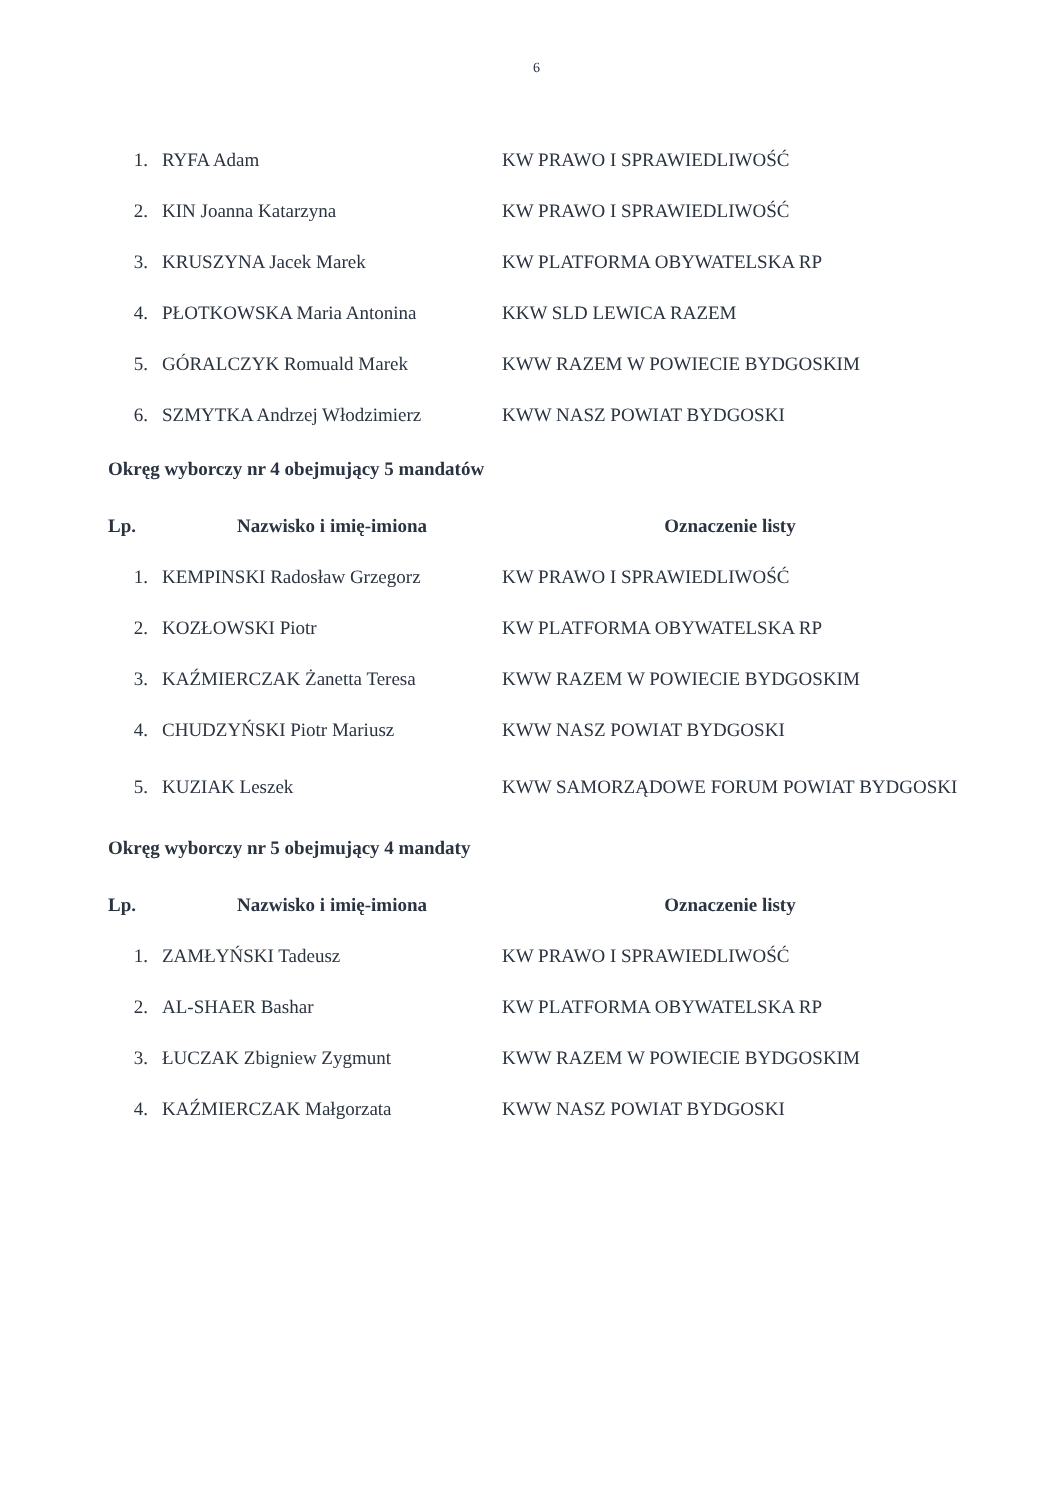6
| 1. | RYFA Adam | KW PRAWO I SPRAWIEDLIWOŚĆ |
| 2. | KIN Joanna Katarzyna | KW PRAWO I SPRAWIEDLIWOŚĆ |
| 3. | KRUSZYNA Jacek Marek | KW PLATFORMA OBYWATELSKA RP |
| 4. | PŁOTKOWSKA Maria Antonina | KKW SLD LEWICA RAZEM |
| 5. | GÓRALCZYK Romuald Marek | KWW RAZEM W POWIECIE BYDGOSKIM |
| 6. | SZMYTKA Andrzej Włodzimierz | KWW NASZ POWIAT BYDGOSKI |
Okręg wyborczy nr 4 obejmujący 5 mandatów
| Lp. | Nazwisko i imię-imiona | Oznaczenie listy |
| --- | --- | --- |
| 1. | KEMPINSKI Radosław Grzegorz | KW PRAWO I SPRAWIEDLIWOŚĆ |
| 2. | KOZŁOWSKI Piotr | KW PLATFORMA OBYWATELSKA RP |
| 3. | KAŹMIERCZAK Żanetta Teresa | KWW RAZEM W POWIECIE BYDGOSKIM |
| 4. | CHUDZYŃSKI Piotr Mariusz | KWW NASZ POWIAT BYDGOSKI |
| 5. | KUZIAK Leszek | KWW SAMORZĄDOWE FORUM POWIAT BYDGOSKI |
Okręg wyborczy nr 5 obejmujący 4 mandaty
| Lp. | Nazwisko i imię-imiona | Oznaczenie listy |
| --- | --- | --- |
| 1. | ZAMŁYŃSKI Tadeusz | KW PRAWO I SPRAWIEDLIWOŚĆ |
| 2. | AL-SHAER Bashar | KW PLATFORMA OBYWATELSKA RP |
| 3. | ŁUCZAK Zbigniew Zygmunt | KWW RAZEM W POWIECIE BYDGOSKIM |
| 4. | KAŹMIERCZAK Małgorzata | KWW NASZ POWIAT BYDGOSKI |